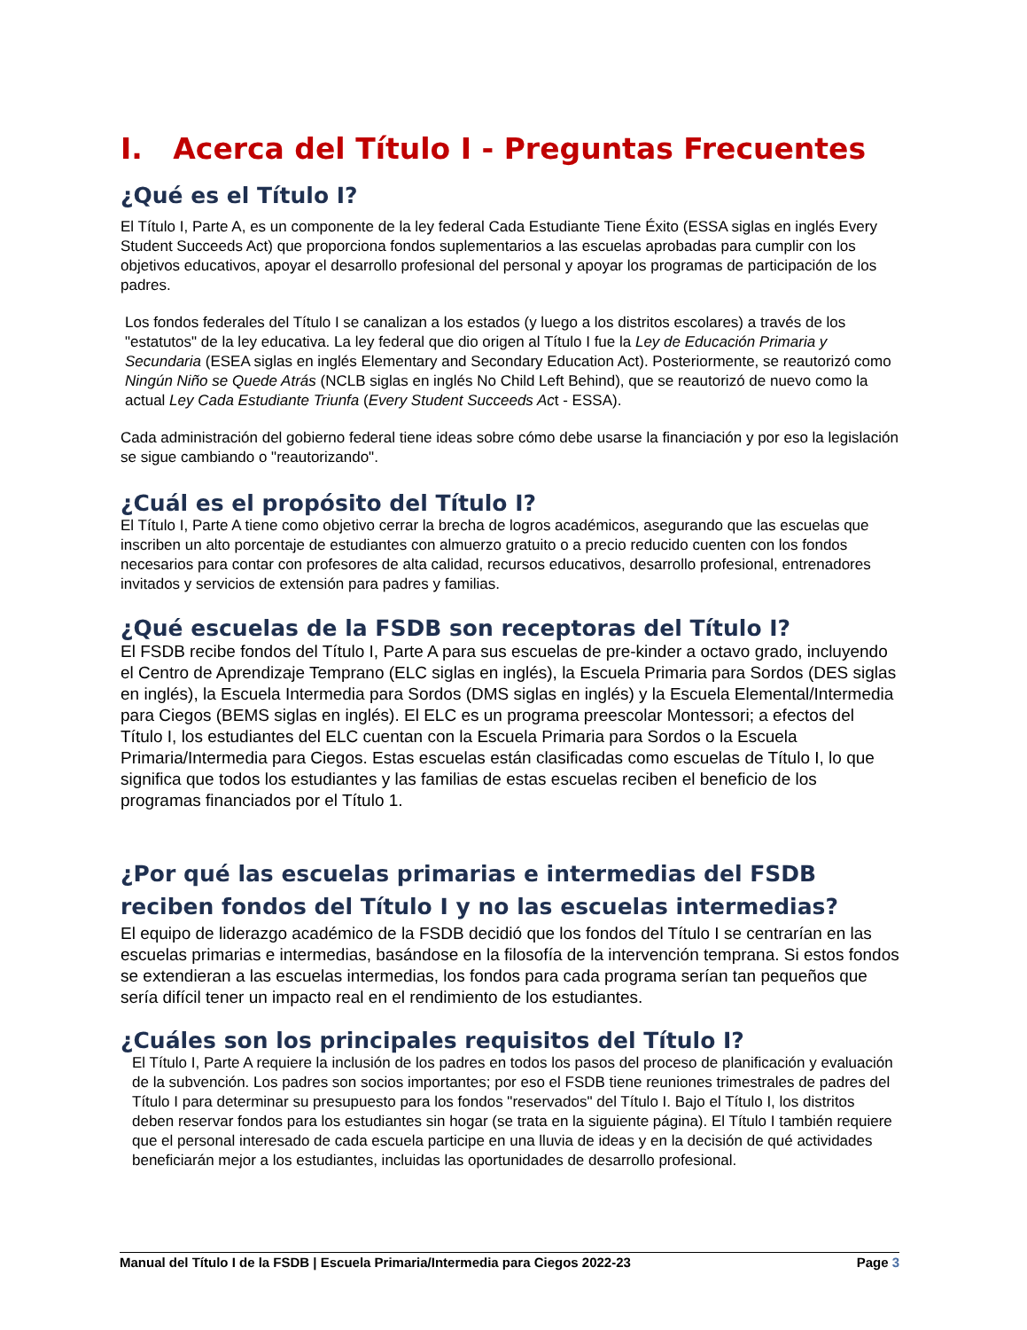I. Acerca del Título I - Preguntas Frecuentes
¿Qué es el Título I?
El Título I, Parte A, es un componente de la ley federal Cada Estudiante Tiene Éxito (ESSA siglas en inglés Every Student Succeeds Act) que proporciona fondos suplementarios a las escuelas aprobadas para cumplir con los objetivos educativos, apoyar el desarrollo profesional del personal y apoyar los programas de participación de los padres.
Los fondos federales del Título I se canalizan a los estados (y luego a los distritos escolares) a través de los "estatutos" de la ley educativa. La ley federal que dio origen al Título I fue la Ley de Educación Primaria y Secundaria (ESEA siglas en inglés Elementary and Secondary Education Act). Posteriormente, se reautorizó como Ningún Niño se Quede Atrás (NCLB siglas en inglés No Child Left Behind), que se reautorizó de nuevo como la actual Ley Cada Estudiante Triunfa (Every Student Succeeds Act - ESSA).
Cada administración del gobierno federal tiene ideas sobre cómo debe usarse la financiación y por eso la legislación se sigue cambiando o "reautorizando".
¿Cuál es el propósito del Título I?
El Título I, Parte A tiene como objetivo cerrar la brecha de logros académicos, asegurando que las escuelas que inscriben un alto porcentaje de estudiantes con almuerzo gratuito o a precio reducido cuenten con los fondos necesarios para contar con profesores de alta calidad, recursos educativos, desarrollo profesional, entrenadores invitados y servicios de extensión para padres y familias.
¿Qué escuelas de la FSDB son receptoras del Título I?
El FSDB recibe fondos del Título I, Parte A para sus escuelas de pre-kinder a octavo grado, incluyendo el Centro de Aprendizaje Temprano (ELC siglas en inglés), la Escuela Primaria para Sordos (DES siglas en inglés), la Escuela Intermedia para Sordos (DMS siglas en inglés) y la Escuela Elemental/Intermedia para Ciegos (BEMS siglas en inglés). El ELC es un programa preescolar Montessori; a efectos del Título I, los estudiantes del ELC cuentan con la Escuela Primaria para Sordos o la Escuela Primaria/Intermedia para Ciegos. Estas escuelas están clasificadas como escuelas de Título I, lo que significa que todos los estudiantes y las familias de estas escuelas reciben el beneficio de los programas financiados por el Título 1.
¿Por qué las escuelas primarias e intermedias del FSDB reciben fondos del Título I y no las escuelas intermedias?
El equipo de liderazgo académico de la FSDB decidió que los fondos del Título I se centrarían en las escuelas primarias e intermedias, basándose en la filosofía de la intervención temprana. Si estos fondos se extendieran a las escuelas intermedias, los fondos para cada programa serían tan pequeños que sería difícil tener un impacto real en el rendimiento de los estudiantes.
¿Cuáles son los principales requisitos del Título I?
El Título I, Parte A requiere la inclusión de los padres en todos los pasos del proceso de planificación y evaluación de la subvención. Los padres son socios importantes; por eso el FSDB tiene reuniones trimestrales de padres del Título I para determinar su presupuesto para los fondos "reservados" del Título I. Bajo el Título I, los distritos deben reservar fondos para los estudiantes sin hogar (se trata en la siguiente página). El Título I también requiere que el personal interesado de cada escuela participe en una lluvia de ideas y en la decisión de qué actividades beneficiarán mejor a los estudiantes, incluidas las oportunidades de desarrollo profesional.
Manual del Título I de la FSDB | Escuela Primaria/Intermedia para Ciegos 2022-23 Page 3